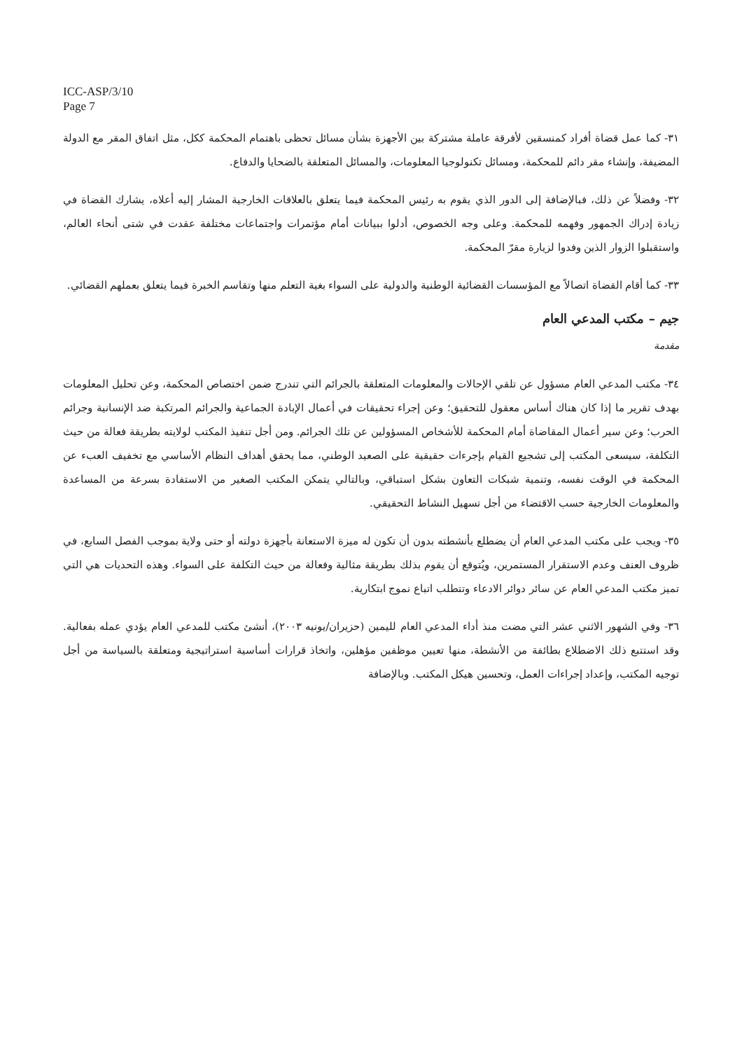ICC-ASP/3/10
Page 7
٣١- كما عمل قضاة أفراد كمنسقين لأفرقة عاملة مشتركة بين الأجهزة بشأن مسائل تحظى باهتمام المحكمة ككل، مثل اتفاق المقر مع الدولة المضيفة، وإنشاء مقر دائم للمحكمة، ومسائل تكنولوجيا المعلومات، والمسائل المتعلقة بالضحايا والدفاع.
٣٢- وفضلاً عن ذلك، فبالإضافة إلى الدور الذي يقوم به رئيس المحكمة فيما يتعلق بالعلاقات الخارجية المشار إليه أعلاه، يشارك القضاة في زيادة إدراك الجمهور وفهمه للمحكمة. وعلى وجه الخصوص، أدلوا ببيانات أمام مؤتمرات واجتماعات مختلفة عقدت في شتى أنحاء العالم، واستقبلوا الزوار الذين وفدوا لزيارة مقرّ المحكمة.
٣٣- كما أقام القضاة اتصالاً مع المؤسسات القضائية الوطنية والدولية على السواء بغية التعلم منها وتقاسم الخبرة فيما يتعلق بعملهم القضائي.
جيم – مكتب المدعي العام
مقدمة
٣٤- مكتب المدعي العام مسؤول عن تلقي الإحالات والمعلومات المتعلقة بالجرائم التي تندرج ضمن اختصاص المحكمة، وعن تحليل المعلومات بهدف تقرير ما إذا كان هناك أساس معقول للتحقيق؛ وعن إجراء تحقيقات في أعمال الإبادة الجماعية والجرائم المرتكبة ضد الإنسانية وجرائم الحرب؛ وعن سير أعمال المقاضاة أمام المحكمة للأشخاص المسؤولين عن تلك الجرائم. ومن أجل تنفيذ المكتب لولايته بطريقة فعالة من حيث التكلفة، سيسعى المكتب إلى تشجيع القيام بإجرءات حقيقية على الصعيد الوطني، مما يحقق أهداف النظام الأساسي مع تخفيف العبء عن المحكمة في الوقت نفسه، وتنمية شبكات التعاون بشكل استباقي، وبالتالي يتمكن المكتب الصغير من الاستفادة بسرعة من المساعدة والمعلومات الخارجية حسب الاقتضاء من أجل تسهيل النشاط التحقيقي.
٣٥- ويجب على مكتب المدعي العام أن يضطلع بأنشطته بدون أن تكون له ميزة الاستعانة بأجهزة دولته أو حتى ولاية بموجب الفصل السابع، في ظروف العنف وعدم الاستقرار المستمرين، ويُتوقع أن يقوم بذلك بطريقة مثالية وفعالة من حيث التكلفة على السواء. وهذه التحديات هي التي تميز مكتب المدعي العام عن سائر دوائر الادعاء وتتطلب اتباع نموج ابتكارية.
٣٦- وفي الشهور الاثني عشر التي مضت منذ أداء المدعي العام لليمين (حزيران/يونيه ٢٠٠٣)، أنشئ مكتب للمدعي العام يؤدي عمله بفعالية. وقد استتبع ذلك الاضطلاع بطائفة من الأنشطة، منها تعيين موظفين مؤهلين، واتخاذ قرارات أساسية استراتيجية ومتعلقة بالسياسة من أجل توجيه المكتب، وإعداد إجراءات العمل، وتحسين هيكل المكتب. وبالإضافة